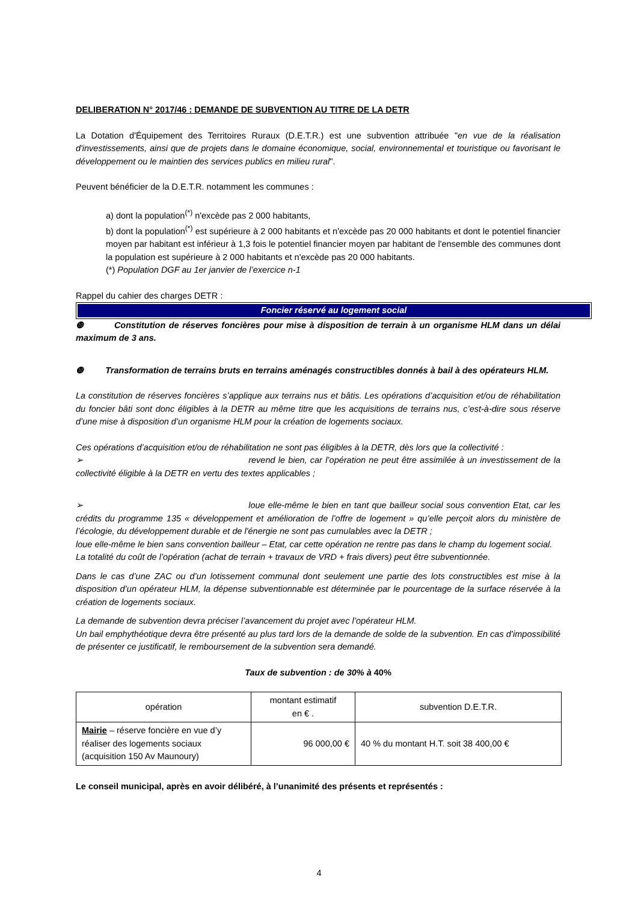DELIBERATION N° 2017/46 : DEMANDE DE SUBVENTION AU TITRE DE LA DETR
La Dotation d'Équipement des Territoires Ruraux (D.E.T.R.) est une subvention attribuée "en vue de la réalisation d'investissements, ainsi que de projets dans le domaine économique, social, environnemental et touristique ou favorisant le développement ou le maintien des services publics en milieu rural".
Peuvent bénéficier de la D.E.T.R. notamment les communes :
a) dont la population<sup>(*)</sup> n'excède pas 2 000 habitants,
b) dont la population<sup>(*)</sup> est supérieure à 2 000 habitants et n'excède pas 20 000 habitants et dont le potentiel financier moyen par habitant est inférieur à 1,3 fois le potentiel financier moyen par habitant de l'ensemble des communes dont la population est supérieure à 2 000 habitants et n'excède pas 20 000 habitants.
(*) Population DGF au 1er janvier de l’exercice n-1
Rappel du cahier des charges DETR :
Foncier réservé au logement social
❿ Constitution de réserves foncières pour mise à disposition de terrain à un organisme HLM dans un délai maximum de 3 ans.
❿ Transformation de terrains bruts en terrains aménagés constructibles donnés à bail à des opérateurs HLM.
La constitution de réserves foncières s’applique aux terrains nus et bâtis. Les opérations d’acquisition et/ou de réhabilitation du foncier bâti sont donc éligibles à la DETR au même titre que les acquisitions de terrains nus, c’est-à-dire sous réserve d’une mise à disposition d’un organisme HLM pour la création de logements sociaux.
Ces opérations d’acquisition et/ou de réhabilitation ne sont pas éligibles à la DETR, dès lors que la collectivité :
➢ revend le bien, car l’opération ne peut être assimilée à un investissement de la collectivité éligible à la DETR en vertu des textes applicables ;
➢ loue elle-même le bien en tant que bailleur social sous convention Etat, car les crédits du programme 135 « développement et amélioration de l’offre de logement » qu’elle perçoit alors du ministère de l’écologie, du développement durable et de l'énergie ne sont pas cumulables avec la DETR ;
loue elle-même le bien sans convention bailleur – Etat, car cette opération ne rentre pas dans le champ du logement social.
La totalité du coût de l’opération (achat de terrain + travaux de VRD + frais divers) peut être subventionnée.
Dans le cas d’une ZAC ou d’un lotissement communal dont seulement une partie des lots constructibles est mise à la disposition d’un opérateur HLM, la dépense subventionnable est déterminée par le pourcentage de la surface réservée à la création de logements sociaux.
La demande de subvention devra préciser l’avancement du projet avec l’opérateur HLM.
Un bail emphythéotique devra être présenté au plus tard lors de la demande de solde de la subvention. En cas d’impossibilité de présenter ce justificatif, le remboursement de la subvention sera demandé.
Taux de subvention : de 30% à 40%
| opération | montant estimatif en € . | subvention D.E.T.R. |
| Mairie – réserve foncière en vue d’y réaliser des logements sociaux (acquisition 150 Av Maunoury) | 96 000,00 € | 40 % du montant H.T. soit 38 400,00 € |
Le conseil municipal, après en avoir délibéré, à l’unanimité des présents et représentés :
4